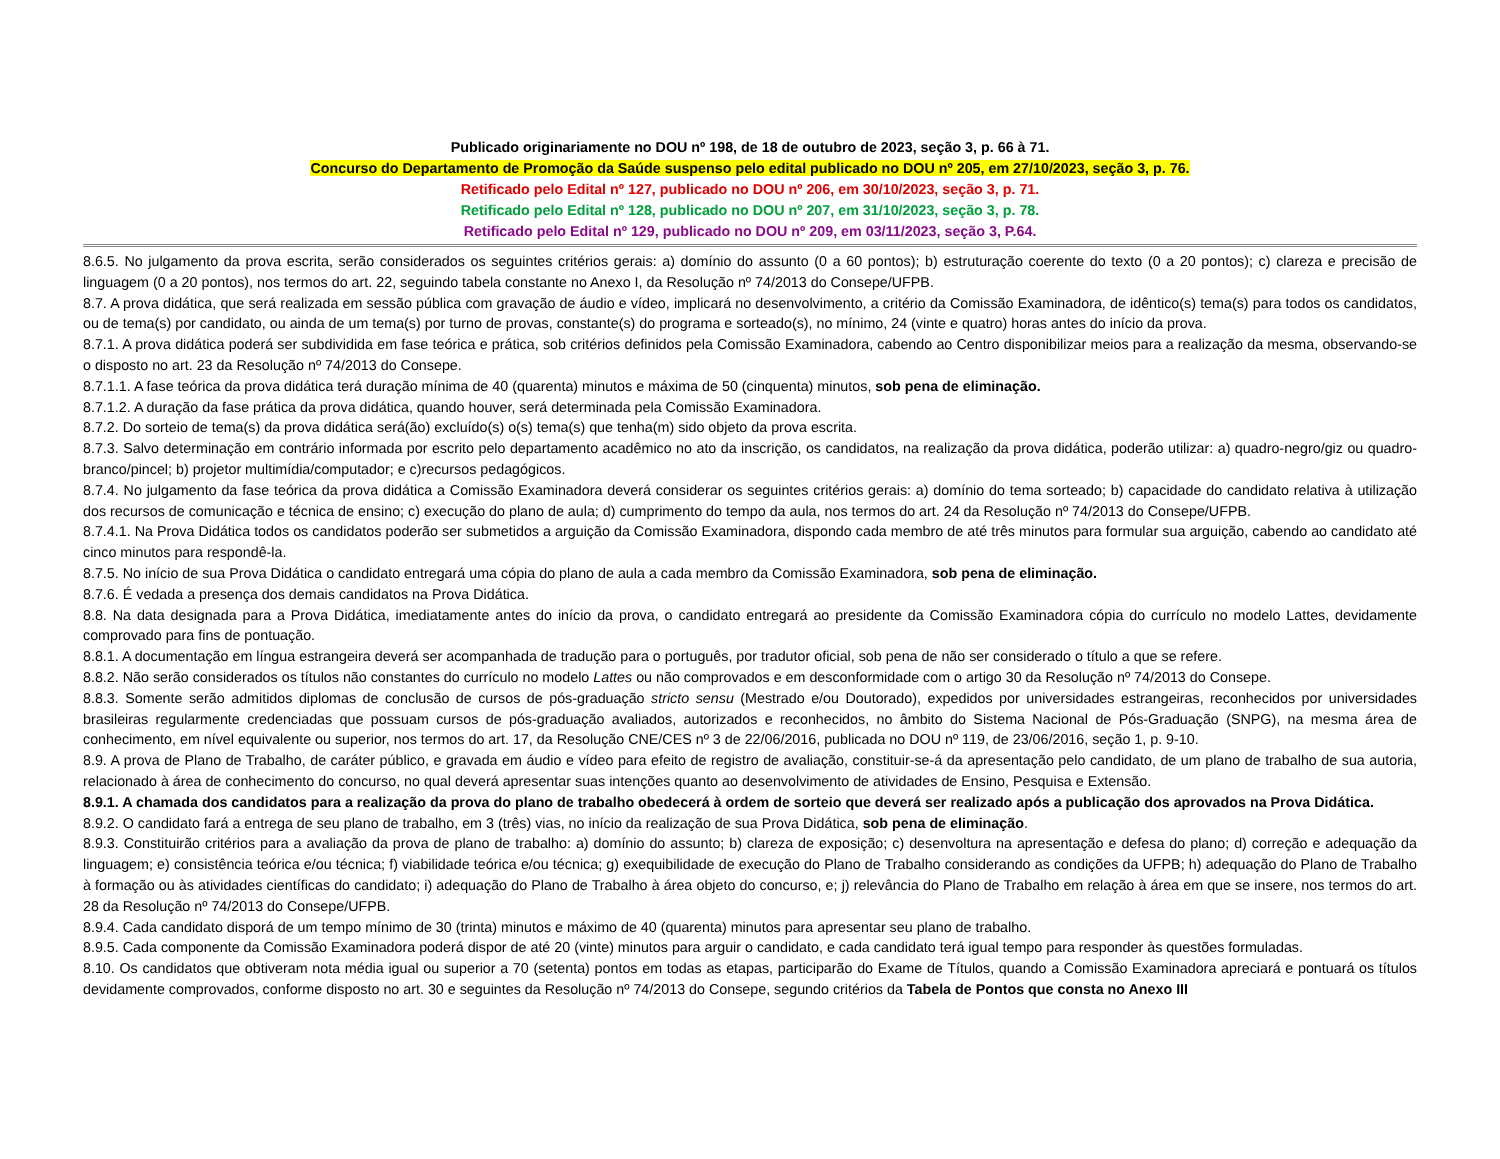Publicado originariamente no DOU nº 198, de 18 de outubro de 2023, seção 3, p. 66 à 71.
Concurso do Departamento de Promoção da Saúde suspenso pelo edital publicado no DOU nº 205, em 27/10/2023, seção 3, p. 76.
Retificado pelo Edital nº 127, publicado no DOU nº 206, em 30/10/2023, seção 3, p. 71.
Retificado pelo Edital nº 128, publicado no DOU nº 207, em 31/10/2023, seção 3, p. 78.
Retificado pelo Edital nº 129, publicado no DOU nº 209, em 03/11/2023, seção 3, P.64.
8.6.5. No julgamento da prova escrita, serão considerados os seguintes critérios gerais: a) domínio do assunto (0 a 60 pontos); b) estruturação coerente do texto (0 a 20 pontos); c) clareza e precisão de linguagem (0 a 20 pontos), nos termos do art. 22, seguindo tabela constante no Anexo I, da Resolução nº 74/2013 do Consepe/UFPB.
8.7. A prova didática, que será realizada em sessão pública com gravação de áudio e vídeo, implicará no desenvolvimento, a critério da Comissão Examinadora, de idêntico(s) tema(s) para todos os candidatos, ou de tema(s) por candidato, ou ainda de um tema(s) por turno de provas, constante(s) do programa e sorteado(s), no mínimo, 24 (vinte e quatro) horas antes do início da prova.
8.7.1. A prova didática poderá ser subdividida em fase teórica e prática, sob critérios definidos pela Comissão Examinadora, cabendo ao Centro disponibilizar meios para a realização da mesma, observando-se o disposto no art. 23 da Resolução nº 74/2013 do Consepe.
8.7.1.1. A fase teórica da prova didática terá duração mínima de 40 (quarenta) minutos e máxima de 50 (cinquenta) minutos, sob pena de eliminação.
8.7.1.2. A duração da fase prática da prova didática, quando houver, será determinada pela Comissão Examinadora.
8.7.2. Do sorteio de tema(s) da prova didática será(ão) excluído(s) o(s) tema(s) que tenha(m) sido objeto da prova escrita.
8.7.3. Salvo determinação em contrário informada por escrito pelo departamento acadêmico no ato da inscrição, os candidatos, na realização da prova didática, poderão utilizar: a) quadro-negro/giz ou quadro-branco/pincel; b) projetor multimídia/computador; e c)recursos pedagógicos.
8.7.4. No julgamento da fase teórica da prova didática a Comissão Examinadora deverá considerar os seguintes critérios gerais: a) domínio do tema sorteado; b) capacidade do candidato relativa à utilização dos recursos de comunicação e técnica de ensino; c) execução do plano de aula; d) cumprimento do tempo da aula, nos termos do art. 24 da Resolução nº 74/2013 do Consepe/UFPB.
8.7.4.1. Na Prova Didática todos os candidatos poderão ser submetidos a arguição da Comissão Examinadora, dispondo cada membro de até três minutos para formular sua arguição, cabendo ao candidato até cinco minutos para respondê-la.
8.7.5. No início de sua Prova Didática o candidato entregará uma cópia do plano de aula a cada membro da Comissão Examinadora, sob pena de eliminação.
8.7.6. É vedada a presença dos demais candidatos na Prova Didática.
8.8. Na data designada para a Prova Didática, imediatamente antes do início da prova, o candidato entregará ao presidente da Comissão Examinadora cópia do currículo no modelo Lattes, devidamente comprovado para fins de pontuação.
8.8.1. A documentação em língua estrangeira deverá ser acompanhada de tradução para o português, por tradutor oficial, sob pena de não ser considerado o título a que se refere.
8.8.2. Não serão considerados os títulos não constantes do currículo no modelo Lattes ou não comprovados e em desconformidade com o artigo 30 da Resolução nº 74/2013 do Consepe.
8.8.3. Somente serão admitidos diplomas de conclusão de cursos de pós-graduação stricto sensu (Mestrado e/ou Doutorado), expedidos por universidades estrangeiras, reconhecidos por universidades brasileiras regularmente credenciadas que possuam cursos de pós-graduação avaliados, autorizados e reconhecidos, no âmbito do Sistema Nacional de Pós-Graduação (SNPG), na mesma área de conhecimento, em nível equivalente ou superior, nos termos do art. 17, da Resolução CNE/CES nº 3 de 22/06/2016, publicada no DOU nº 119, de 23/06/2016, seção 1, p. 9-10.
8.9. A prova de Plano de Trabalho, de caráter público, e gravada em áudio e vídeo para efeito de registro de avaliação, constituir-se-á da apresentação pelo candidato, de um plano de trabalho de sua autoria, relacionado à área de conhecimento do concurso, no qual deverá apresentar suas intenções quanto ao desenvolvimento de atividades de Ensino, Pesquisa e Extensão.
8.9.1. A chamada dos candidatos para a realização da prova do plano de trabalho obedecerá à ordem de sorteio que deverá ser realizado após a publicação dos aprovados na Prova Didática.
8.9.2. O candidato fará a entrega de seu plano de trabalho, em 3 (três) vias, no início da realização de sua Prova Didática, sob pena de eliminação.
8.9.3. Constituirão critérios para a avaliação da prova de plano de trabalho: a) domínio do assunto; b) clareza de exposição; c) desenvoltura na apresentação e defesa do plano; d) correção e adequação da linguagem; e) consistência teórica e/ou técnica; f) viabilidade teórica e/ou técnica; g) exequibilidade de execução do Plano de Trabalho considerando as condições da UFPB; h) adequação do Plano de Trabalho à formação ou às atividades científicas do candidato; i) adequação do Plano de Trabalho à área objeto do concurso, e; j) relevância do Plano de Trabalho em relação à área em que se insere, nos termos do art. 28 da Resolução nº 74/2013 do Consepe/UFPB.
8.9.4. Cada candidato disporá de um tempo mínimo de 30 (trinta) minutos e máximo de 40 (quarenta) minutos para apresentar seu plano de trabalho.
8.9.5. Cada componente da Comissão Examinadora poderá dispor de até 20 (vinte) minutos para arguir o candidato, e cada candidato terá igual tempo para responder às questões formuladas.
8.10. Os candidatos que obtiveram nota média igual ou superior a 70 (setenta) pontos em todas as etapas, participarão do Exame de Títulos, quando a Comissão Examinadora apreciará e pontuará os títulos devidamente comprovados, conforme disposto no art. 30 e seguintes da Resolução nº 74/2013 do Consepe, segundo critérios da Tabela de Pontos que consta no Anexo III